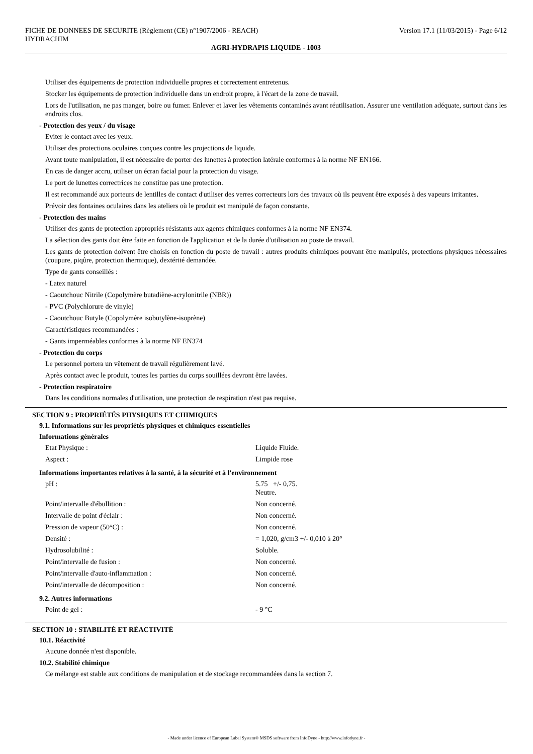FICHE DE DONNEES DE SECURITE (Règlement (CE) n°1907/2006 - REACH) Version 17.1 (11/03/2015) - Page 6/12
HYDRACHIM
AGRI-HYDRAPIS LIQUIDE - 1003
Utiliser des équipements de protection individuelle propres et correctement entretenus.
Stocker les équipements de protection individuelle dans un endroit propre, à l'écart de la zone de travail.
Lors de l'utilisation, ne pas manger, boire ou fumer. Enlever et laver les vêtements contaminés avant réutilisation. Assurer une ventilation adéquate, surtout dans les endroits clos.
- Protection des yeux / du visage
Eviter le contact avec les yeux.
Utiliser des protections oculaires conçues contre les projections de liquide.
Avant toute manipulation, il est nécessaire de porter des lunettes à protection latérale conformes à la norme NF EN166.
En cas de danger accru, utiliser un écran facial pour la protection du visage.
Le port de lunettes correctrices ne constitue pas une protection.
Il est recommandé aux porteurs de lentilles de contact d'utiliser des verres correcteurs lors des travaux où ils peuvent être exposés à des vapeurs irritantes.
Prévoir des fontaines oculaires dans les ateliers où le produit est manipulé de façon constante.
- Protection des mains
Utiliser des gants de protection appropriés résistants aux agents chimiques conformes à la norme NF EN374.
La sélection des gants doit être faite en fonction de l'application et de la durée d'utilisation au poste de travail.
Les gants de protection doivent être choisis en fonction du poste de travail : autres produits chimiques pouvant être manipulés, protections physiques nécessaires (coupure, piqûre, protection thermique), dextérité demandée.
Type de gants conseillés :
- Latex naturel
- Caoutchouc Nitrile (Copolymère butadiène-acrylonitrile (NBR))
- PVC (Polychlorure de vinyle)
- Caoutchouc Butyle (Copolymère isobutylène-isoprène)
Caractéristiques recommandées :
- Gants imperméables conformes à la norme NF EN374
- Protection du corps
Le personnel portera un vêtement de travail régulièrement lavé.
Après contact avec le produit, toutes les parties du corps souillées devront être lavées.
- Protection respiratoire
Dans les conditions normales d'utilisation, une protection de respiration n'est pas requise.
SECTION 9 : PROPRIÉTÉS PHYSIQUES ET CHIMIQUES
9.1. Informations sur les propriétés physiques et chimiques essentielles
Informations générales
| Etat Physique : | Liquide Fluide. |
| Aspect : | Limpide rose |
Informations importantes relatives à la santé, à la sécurité et à l'environnement
| pH : | 5.75 +/- 0,75. Neutre. |
| Point/intervalle d'ébullition : | Non concerné. |
| Intervalle de point d'éclair : | Non concerné. |
| Pression de vapeur (50°C) : | Non concerné. |
| Densité : | = 1,020, g/cm3 +/- 0,010 à 20° |
| Hydrosolubilité : | Soluble. |
| Point/intervalle de fusion : | Non concerné. |
| Point/intervalle d'auto-inflammation : | Non concerné. |
| Point/intervalle de décomposition : | Non concerné. |
9.2. Autres informations
| Point de gel : | - 9 °C |
SECTION 10 : STABILITÉ ET RÉACTIVITÉ
10.1. Réactivité
Aucune donnée n'est disponible.
10.2. Stabilité chimique
Ce mélange est stable aux conditions de manipulation et de stockage recommandées dans la section 7.
- Made under licence of European Label System® MSDS software from InfoDyne - http://www.infodyne.fr -